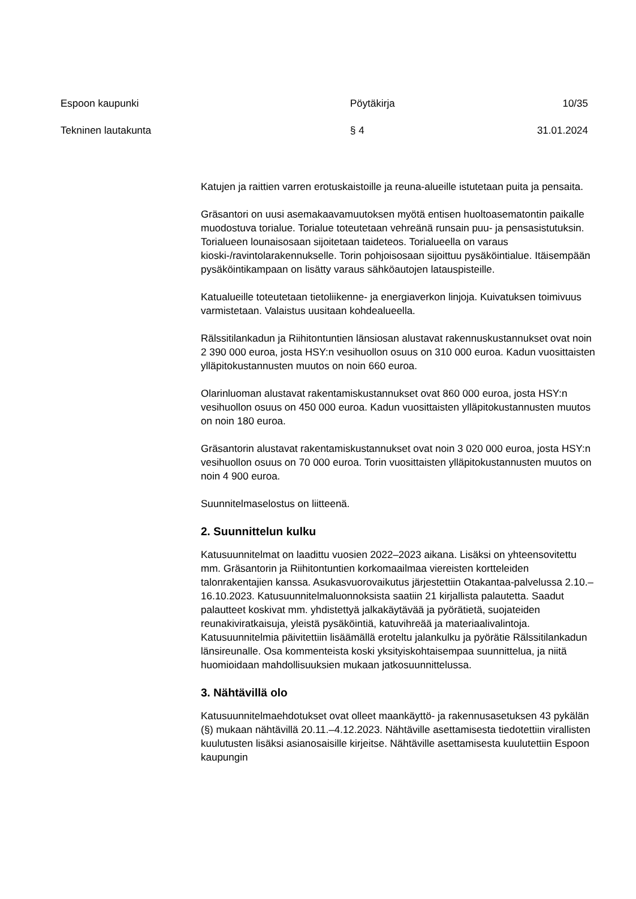Espoon kaupunki Pöytäkirja 10/35
Tekninen lautakunta § 4 31.01.2024
Katujen ja raittien varren erotuskaistoille ja reuna-alueille istutetaan puita ja pensaita.
Gräsantori on uusi asemakaavamuutoksen myötä entisen huoltoasematontin paikalle muodostuva torialue. Torialue toteutetaan vehreänä runsain puu- ja pensasistutuksin. Torialueen lounaisosaan sijoitetaan taideteos. Torialueella on varaus kioski-/ravintolarakennukselle. Torin pohjoisosaan sijoittuu pysäköintialue. Itäisempään pysäköintikampaan on lisätty varaus sähköautojen latauspisteille.
Katualueille toteutetaan tietoliikenne- ja energiaverkon linjoja. Kuivatuksen toimivuus varmistetaan. Valaistus uusitaan kohdealueella.
Rälssitilankadun ja Riihitontuntien länsiosan alustavat rakennuskustannukset ovat noin 2 390 000 euroa, josta HSY:n vesihuollon osuus on 310 000 euroa. Kadun vuosittaisten ylläpitokustannusten muutos on noin 660 euroa.
Olarinluoman alustavat rakentamiskustannukset ovat 860 000 euroa, josta HSY:n vesihuollon osuus on 450 000 euroa. Kadun vuosittaisten ylläpitokustannusten muutos on noin 180 euroa.
Gräsantorin alustavat rakentamiskustannukset ovat noin 3 020 000 euroa, josta HSY:n vesihuollon osuus on 70 000 euroa. Torin vuosittaisten ylläpitokustannusten muutos on noin 4 900 euroa.
Suunnitelmaselostus on liitteenä.
2. Suunnittelun kulku
Katusuunnitelmat on laadittu vuosien 2022–2023 aikana. Lisäksi on yhteensovitettu mm. Gräsantorin ja Riihitontuntien korkomaailmaa viereisten kortteleiden talonrakentajien kanssa. Asukasvuorovaikutus järjestettiin Otakantaa-palvelussa 2.10.–16.10.2023. Katusuunnitelmaluonnoksista saatiin 21 kirjallista palautetta. Saadut palautteet koskivat mm. yhdistettyä jalkakäytävää ja pyörätietä, suojateiden reunakiviratkaisuja, yleistä pysäköintiä, katuvihreää ja materiaalivalintoja. Katusuunnitelmia päivitettiin lisäämällä eroteltu jalankulku ja pyörätie Rälssitilankadun länsireunalle. Osa kommenteista koski yksityiskohtaisempaa suunnittelua, ja niitä huomioidaan mahdollisuuksien mukaan jatkosuunnittelussa.
3. Nähtävillä olo
Katusuunnitelmaehdotukset ovat olleet maankäyttö- ja rakennusasetuksen 43 pykälän (§) mukaan nähtävillä 20.11.–4.12.2023. Nähtäville asettamisesta tiedotettiin virallisten kuulutusten lisäksi asianosaisille kirjeitse. Nähtäville asettamisesta kuulutettiin Espoon kaupungin